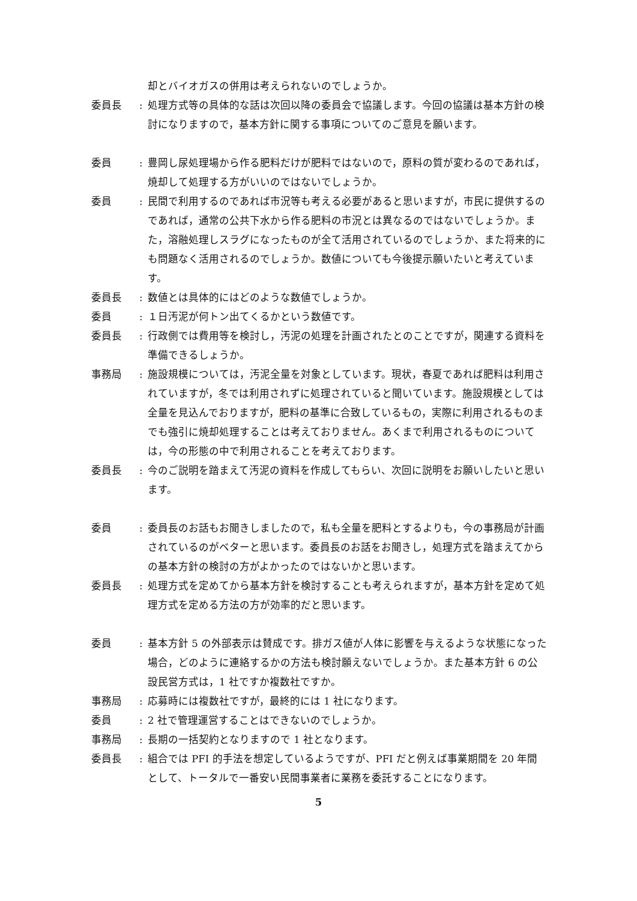却とバイオガスの併用は考えられないのでしょうか。
委員長 : 処理方式等の具体的な話は次回以降の委員会で協議します。今回の協議は基本方針の検討になりますので，基本方針に関する事項についてのご意見を願います。
委員 : 豊岡し尿処理場から作る肥料だけが肥料ではないので，原料の質が変わるのであれば，焼却して処理する方がいいのではないでしょうか。
委員 : 民間で利用するのであれば市況等も考える必要があると思いますが，市民に提供するのであれば，通常の公共下水から作る肥料の市況とは異なるのではないでしょうか。また，溶融処理しスラグになったものが全て活用されているのでしょうか、また将来的にも問題なく活用されるのでしょうか。数値についても今後提示願いたいと考えています。
委員長 : 数値とは具体的にはどのような数値でしょうか。
委員 : １日汚泥が何トン出てくるかという数値です。
委員長 : 行政側では費用等を検討し，汚泥の処理を計画されたとのことですが，関連する資料を準備できるしょうか。
事務局 : 施設規模については，汚泥全量を対象としています。現状，春夏であれば肥料は利用されていますが，冬では利用されずに処理されていると聞いています。施設規模としては全量を見込んでおりますが，肥料の基準に合致しているもの，実際に利用されるものまでも強引に焼却処理することは考えておりません。あくまで利用されるものについては，今の形態の中で利用されることを考えております。
委員長 : 今のご説明を踏まえて汚泥の資料を作成してもらい、次回に説明をお願いしたいと思います。
委員 : 委員長のお話もお聞きしましたので，私も全量を肥料とするよりも，今の事務局が計画されているのがベターと思います。委員長のお話をお聞きし，処理方式を踏まえてからの基本方針の検討の方がよかったのではないかと思います。
委員長 : 処理方式を定めてから基本方針を検討することも考えられますが，基本方針を定めて処理方式を定める方法の方が効率的だと思います。
委員 : 基本方針 5 の外部表示は賛成です。排ガス値が人体に影響を与えるような状態になった場合，どのように連絡するかの方法も検討願えないでしょうか。また基本方針 6 の公設民営方式は，1 社ですか複数社ですか。
事務局 : 応募時には複数社ですが，最終的には 1 社になります。
委員 : 2 社で管理運営することはできないのでしょうか。
事務局 : 長期の一括契約となりますので 1 社となります。
委員長 : 組合では PFI 的手法を想定しているようですが、PFI だと例えば事業期間を 20 年間として、トータルで一番安い民間事業者に業務を委託することになります。
5